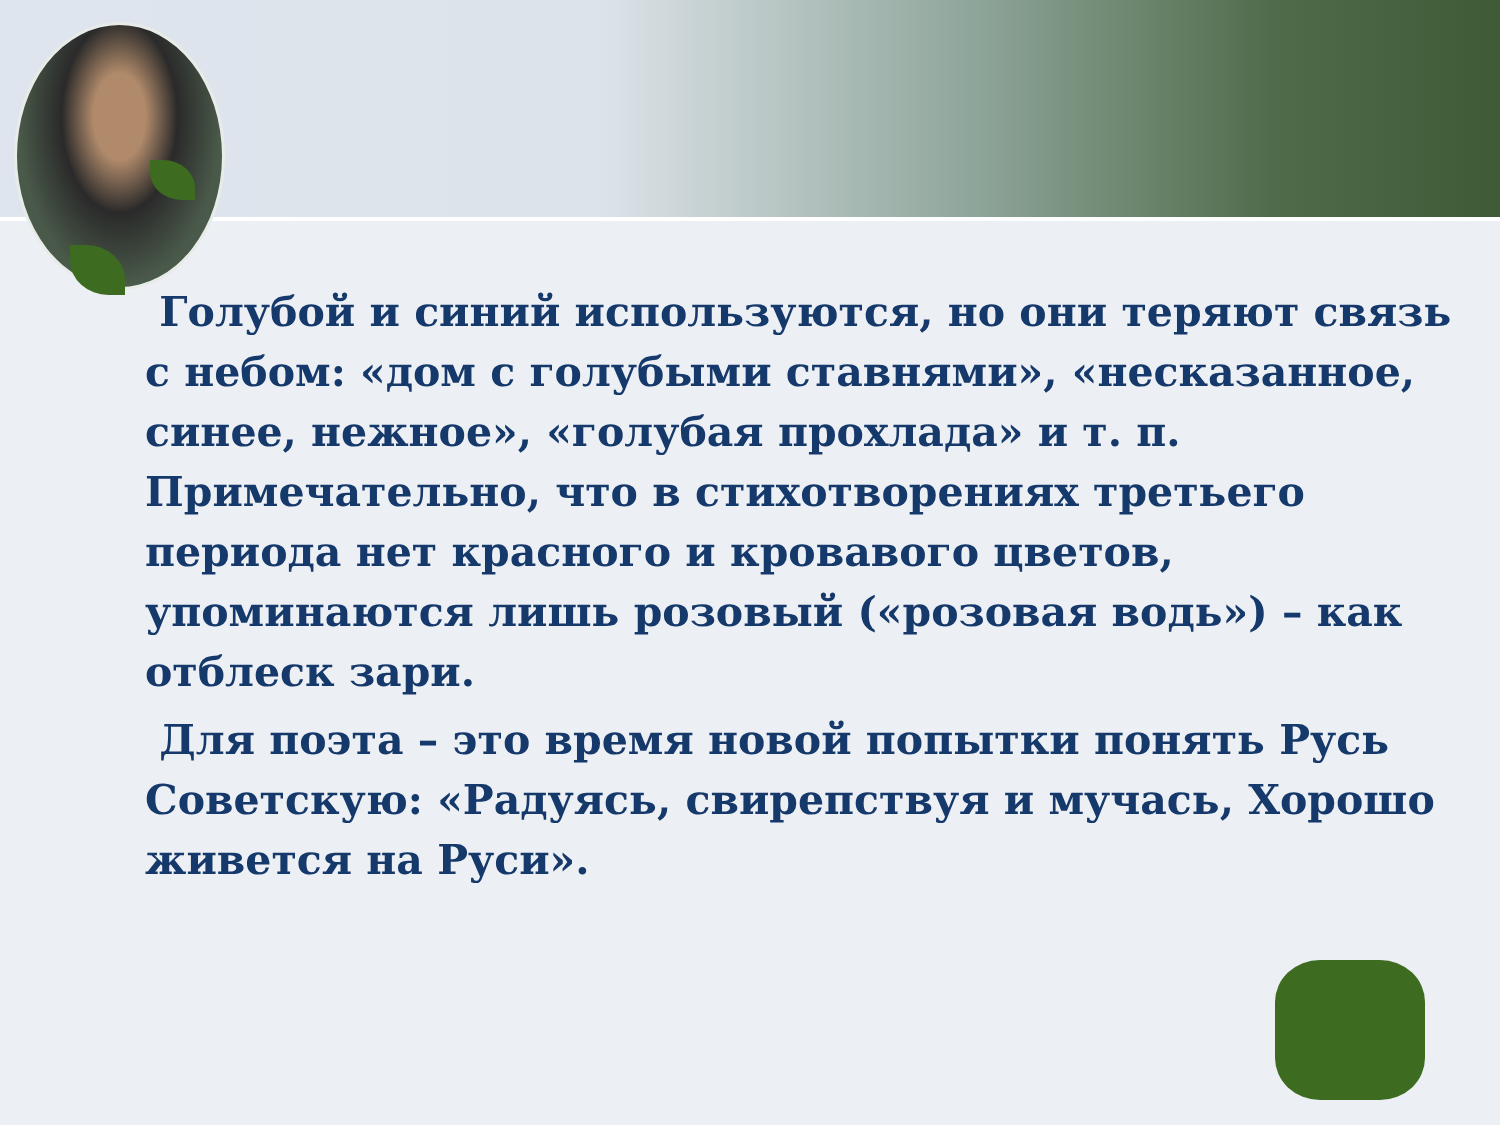Голубой и синий используются, но они теряют связь с небом: «дом с голубыми ставнями», «несказанное, синее, нежное», «голубая прохлада» и т. п. Примечательно, что в стихотворениях третьего периода нет красного и кровавого цветов, упоминаются лишь розовый («розовая водь») – как отблеск зари.
Для поэта – это время новой попытки понять Русь Советскую: «Радуясь, свирепствуя и мучась, Хорошо живется на Руси».